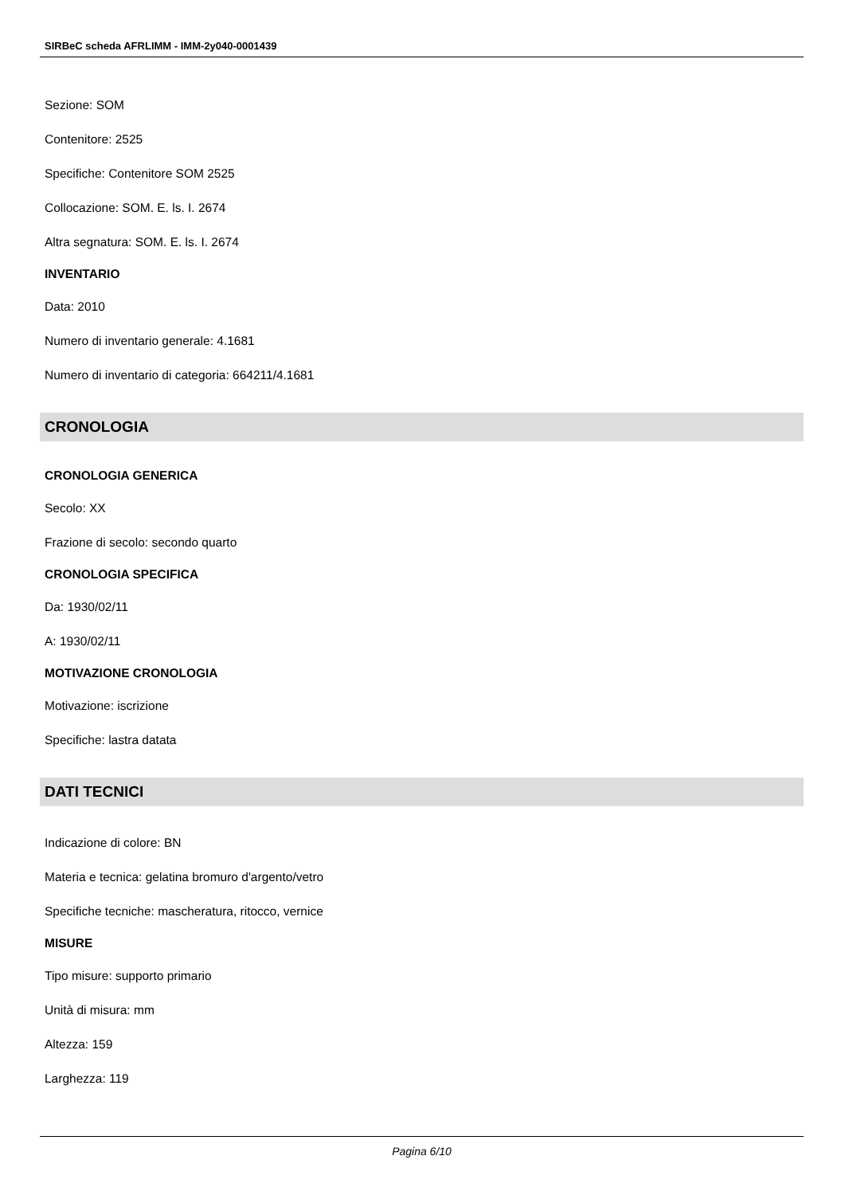SIRBeC scheda AFRLIMM - IMM-2y040-0001439
Sezione: SOM
Contenitore: 2525
Specifiche: Contenitore SOM 2525
Collocazione: SOM. E. ls. I. 2674
Altra segnatura: SOM. E. ls. I. 2674
INVENTARIO
Data: 2010
Numero di inventario generale: 4.1681
Numero di inventario di categoria: 664211/4.1681
CRONOLOGIA
CRONOLOGIA GENERICA
Secolo: XX
Frazione di secolo: secondo quarto
CRONOLOGIA SPECIFICA
Da: 1930/02/11
A: 1930/02/11
MOTIVAZIONE CRONOLOGIA
Motivazione: iscrizione
Specifiche: lastra datata
DATI TECNICI
Indicazione di colore: BN
Materia e tecnica: gelatina bromuro d'argento/vetro
Specifiche tecniche: mascheratura, ritocco, vernice
MISURE
Tipo misure: supporto primario
Unità di misura: mm
Altezza: 159
Larghezza: 119
Pagina 6/10